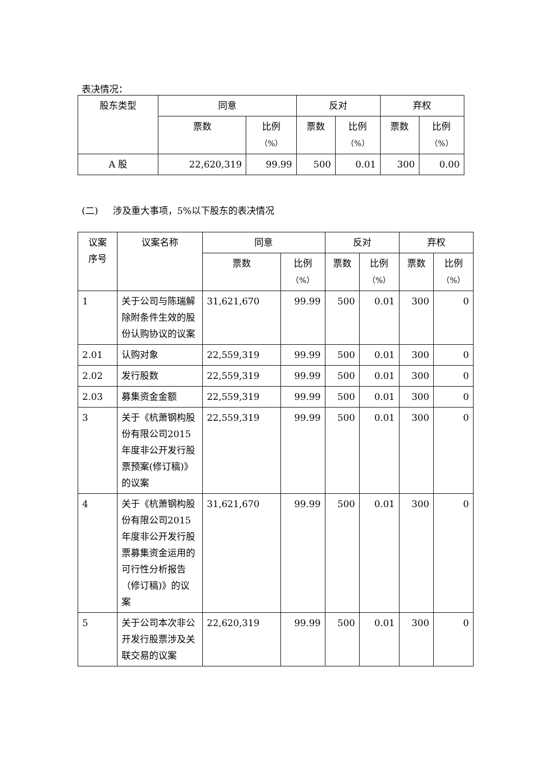表决情况：
| 股东类型 | 同意 | | 反对 | | 弃权 | |
| --- | --- | --- | --- | --- | --- | --- |
| | 票数 | 比例 （%） | 票数 | 比例 （%） | 票数 | 比例 （%） |
| A 股 | 22,620,319 | 99.99 | 500 | 0.01 | 300 | 0.00 |
(二) 涉及重大事项，5%以下股东的表决情况
| 议案 序号 | 议案名称 | 同意 | | 反对 | | 弃权 | |
| --- | --- | --- | --- | --- | --- | --- | --- |
| | | 票数 | 比例 （%） | 票数 | 比例 （%） | 票数 | 比例 （%） |
| 1 | 关于公司与陈瑞解除附条件生效的股份认购协议的议案 | 31,621,670 | 99.99 | 500 | 0.01 | 300 | 0 |
| 2.01 | 认购对象 | 22,559,319 | 99.99 | 500 | 0.01 | 300 | 0 |
| 2.02 | 发行股数 | 22,559,319 | 99.99 | 500 | 0.01 | 300 | 0 |
| 2.03 | 募集资金金额 | 22,559,319 | 99.99 | 500 | 0.01 | 300 | 0 |
| 3 | 关于《杭萧钢构股份有限公司2015年度非公开发行股票预案(修订稿)》的议案 | 22,559,319 | 99.99 | 500 | 0.01 | 300 | 0 |
| 4 | 关于《杭萧钢构股份有限公司2015年度非公开发行股票募集资金运用的可行性分析报告（修订稿)》的议案 | 31,621,670 | 99.99 | 500 | 0.01 | 300 | 0 |
| 5 | 关于公司本次非公开发行股票涉及关联交易的议案 | 22,620,319 | 99.99 | 500 | 0.01 | 300 | 0 |